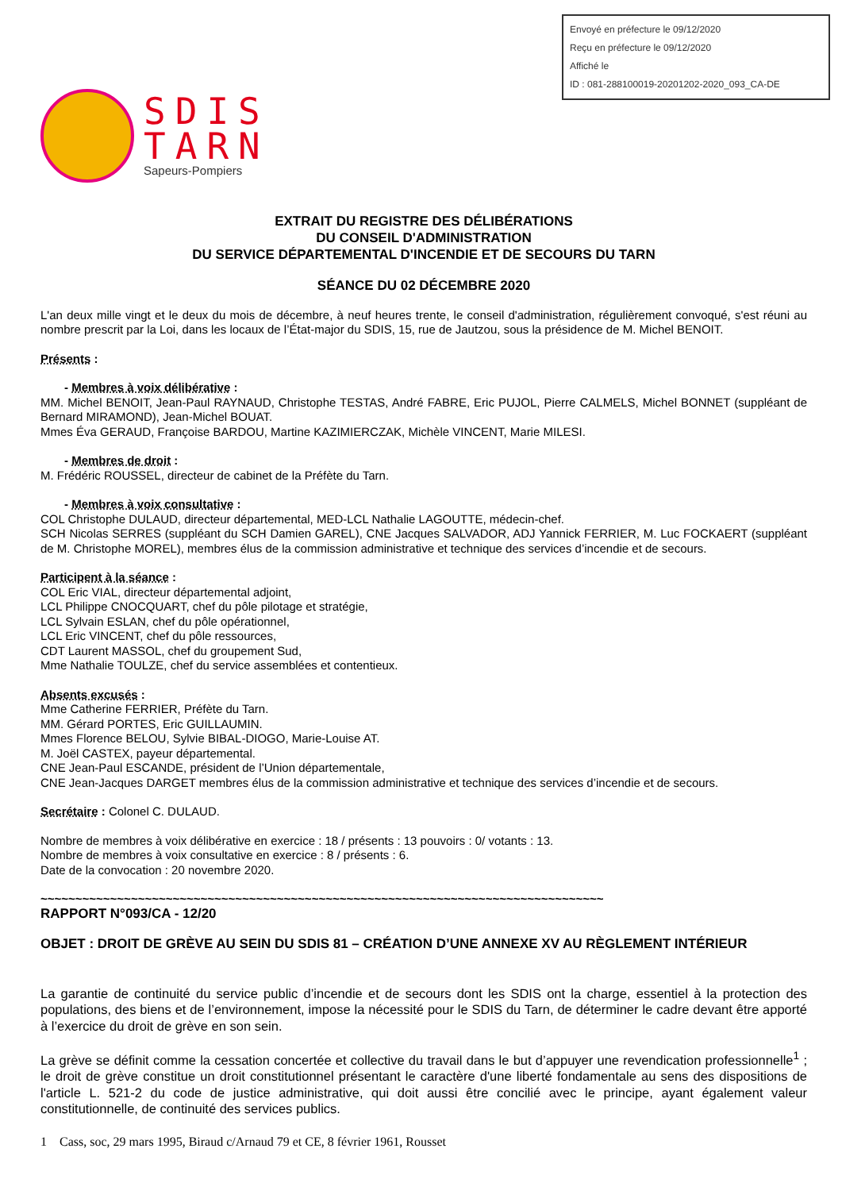Envoyé en préfecture le 09/12/2020
Reçu en préfecture le 09/12/2020
Affiché le
ID : 081-288100019-20201202-2020_093_CA-DE
SDIS
TARN
Sapeurs-Pompiers
EXTRAIT DU REGISTRE DES DÉLIBÉRATIONS
DU CONSEIL D'ADMINISTRATION
DU SERVICE DÉPARTEMENTAL D'INCENDIE ET DE SECOURS DU TARN
SÉANCE DU 02 DÉCEMBRE 2020
L'an deux mille vingt et le deux du mois de décembre, à neuf heures trente, le conseil d'administration, régulièrement convoqué, s'est réuni au nombre prescrit par la Loi, dans les locaux de l’État-major du SDIS, 15, rue de Jautzou, sous la présidence de M. Michel BENOIT.
Présents :
- Membres à voix délibérative :
MM. Michel BENOIT, Jean-Paul RAYNAUD, Christophe TESTAS, André FABRE, Eric PUJOL, Pierre CALMELS, Michel BONNET (suppléant de Bernard MIRAMOND), Jean-Michel BOUAT.
Mmes Éva GERAUD, Françoise BARDOU, Martine KAZIMIERCZAK, Michèle VINCENT, Marie MILESI.
- Membres de droit :
M. Frédéric ROUSSEL, directeur de cabinet de la Préfète du Tarn.
- Membres à voix consultative :
COL Christophe DULAUD, directeur départemental, MED-LCL Nathalie LAGOUTTE, médecin-chef.
SCH Nicolas SERRES (suppléant du SCH Damien GAREL), CNE Jacques SALVADOR, ADJ Yannick FERRIER, M. Luc FOCKAERT (suppléant de M. Christophe MOREL), membres élus de la commission administrative et technique des services d’incendie et de secours.
Participent à la séance :
COL Eric VIAL, directeur départemental adjoint,
LCL Philippe CNOCQUART, chef du pôle pilotage et stratégie,
LCL Sylvain ESLAN, chef du pôle opérationnel,
LCL Eric VINCENT, chef du pôle ressources,
CDT Laurent MASSOL, chef du groupement Sud,
Mme Nathalie TOULZE, chef du service assemblées et contentieux.
Absents excusés :
Mme Catherine FERRIER, Préfète du Tarn.
MM. Gérard PORTES, Eric GUILLAUMIN.
Mmes Florence BELOU, Sylvie BIBAL-DIOGO, Marie-Louise AT.
M. Joël CASTEX, payeur départemental.
CNE Jean-Paul ESCANDE, président de l’Union départementale,
CNE Jean-Jacques DARGET membres élus de la commission administrative et technique des services d’incendie et de secours.
Secrétaire : Colonel C. DULAUD.
Nombre de membres à voix délibérative en exercice : 18 / présents : 13 pouvoirs : 0/ votants : 13.
Nombre de membres à voix consultative en exercice : 8 / présents : 6.
Date de la convocation : 20 novembre 2020.
~~~~~~~~~~~~~~~~~~~~~~~~~~~~~~~~~~~~~~~~~~~~~~~~~~~~~~~~~~~~~~~~~~~~~~~~~~~~~~~~~
RAPPORT N°093/CA - 12/20
OBJET : DROIT DE GRÈVE AU SEIN DU SDIS 81 – CRÉATION D’UNE ANNEXE XV AU RÈGLEMENT INTÉRIEUR
La garantie de continuité du service public d’incendie et de secours dont les SDIS ont la charge, essentiel à la protection des populations, des biens et de l’environnement, impose la nécessité pour le SDIS du Tarn, de déterminer le cadre devant être apporté à l’exercice du droit de grève en son sein.
La grève se définit comme la cessation concertée et collective du travail dans le but d’appuyer une revendication professionnelle<sup>1</sup> ; le droit de grève constitue un droit constitutionnel présentant le caractère d'une liberté fondamentale au sens des dispositions de l'article L. 521-2 du code de justice administrative, qui doit aussi être concilié avec le principe, ayant également valeur constitutionnelle, de continuité des services publics.
1 Cass, soc, 29 mars 1995, Biraud c/Arnaud 79 et CE, 8 février 1961, Rousset